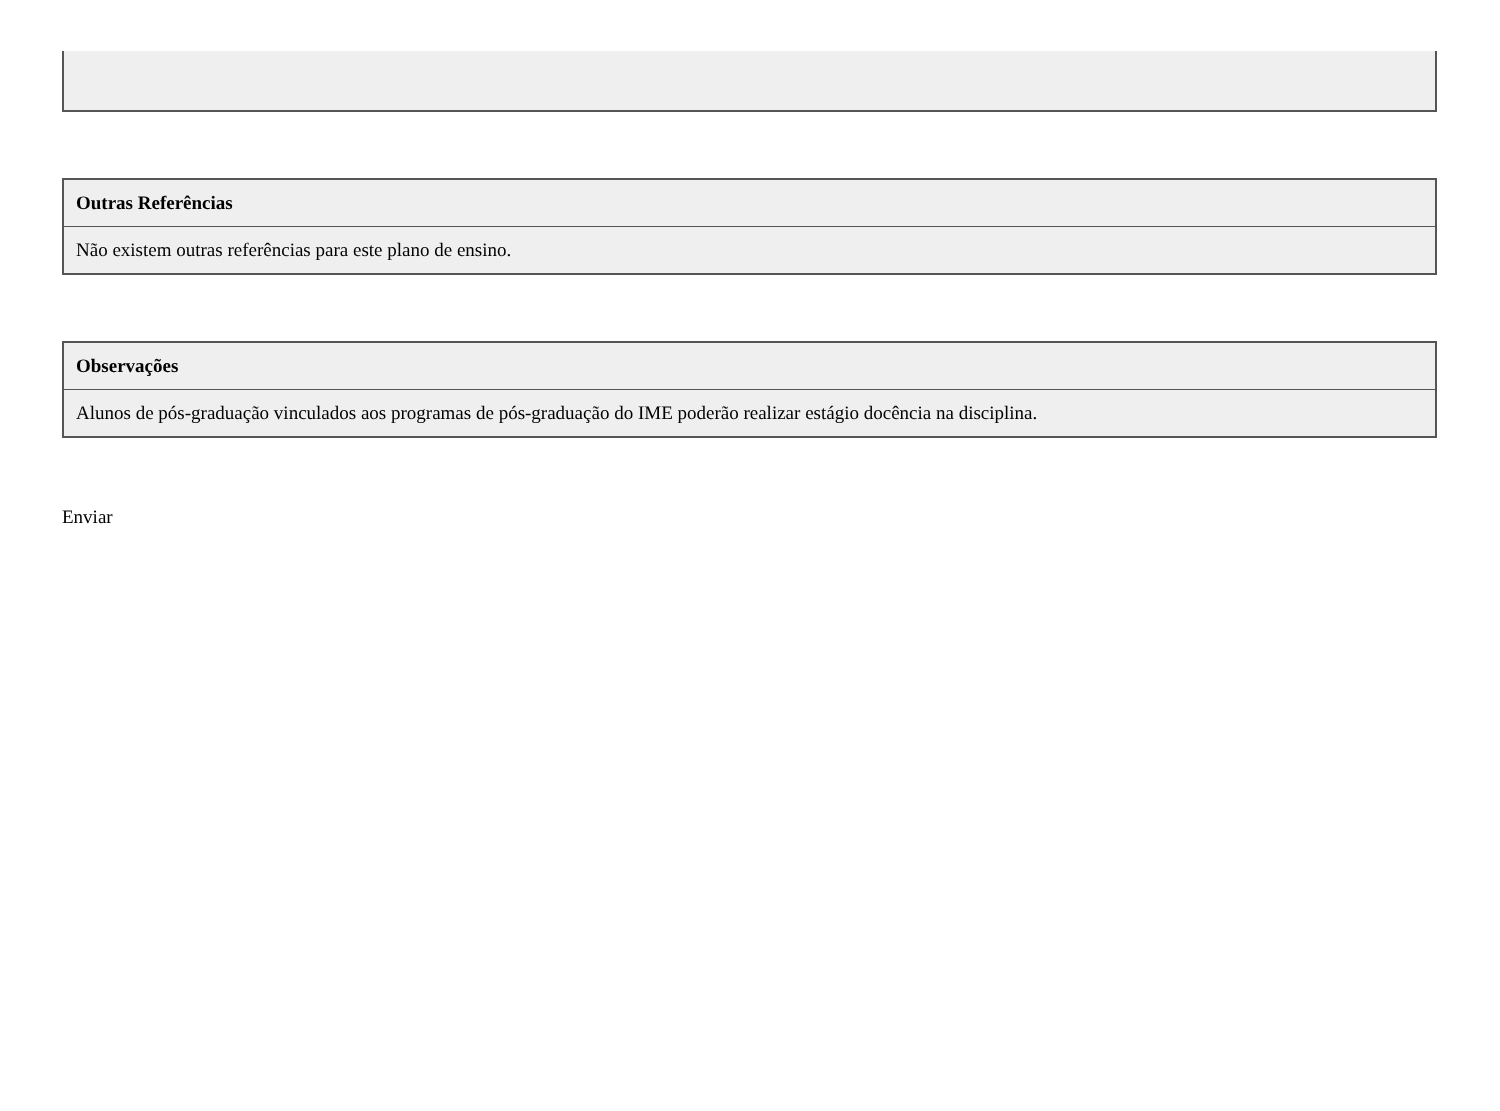| Outras Referências |
| --- |
| Não existem outras referências para este plano de ensino. |
| Observações |
| --- |
| Alunos de pós-graduação vinculados aos programas de pós-graduação do IME poderão realizar estágio docência na disciplina. |
Enviar